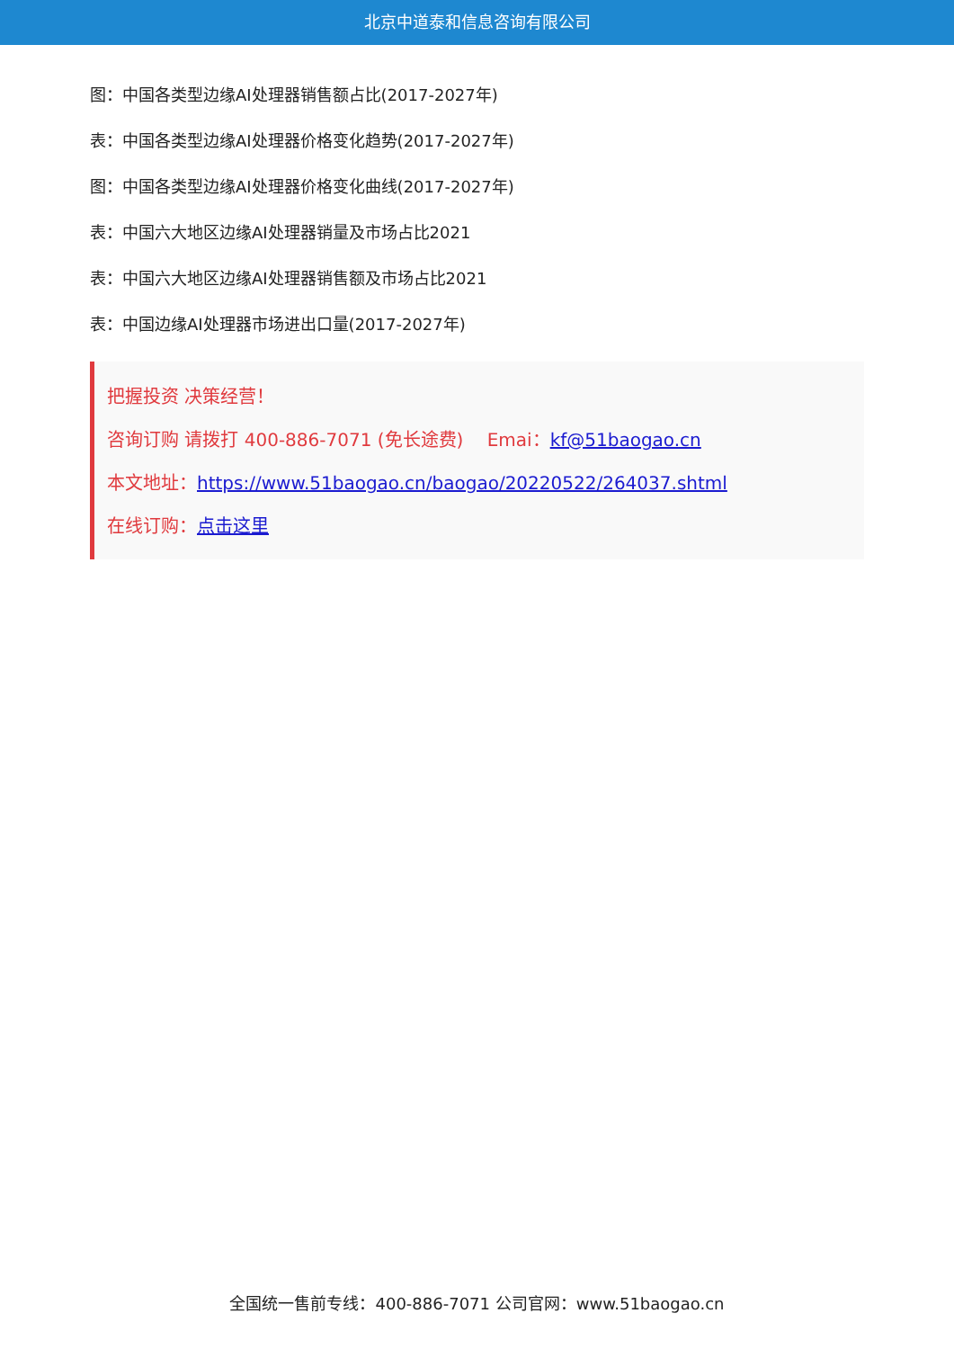北京中道泰和信息咨询有限公司
图：中国各类型边缘AI处理器销售额占比(2017-2027年)
表：中国各类型边缘AI处理器价格变化趋势(2017-2027年)
图：中国各类型边缘AI处理器价格变化曲线(2017-2027年)
表：中国六大地区边缘AI处理器销量及市场占比2021
表：中国六大地区边缘AI处理器销售额及市场占比2021
表：中国边缘AI处理器市场进出口量(2017-2027年)
把握投资 决策经营！
咨询订购 请拨打 400-886-7071 (免长途费)　 Emai：kf@51baogao.cn
本文地址：https://www.51baogao.cn/baogao/20220522/264037.shtml
在线订购：点击这里
全国统一售前专线：400-886-7071 公司官网：www.51baogao.cn